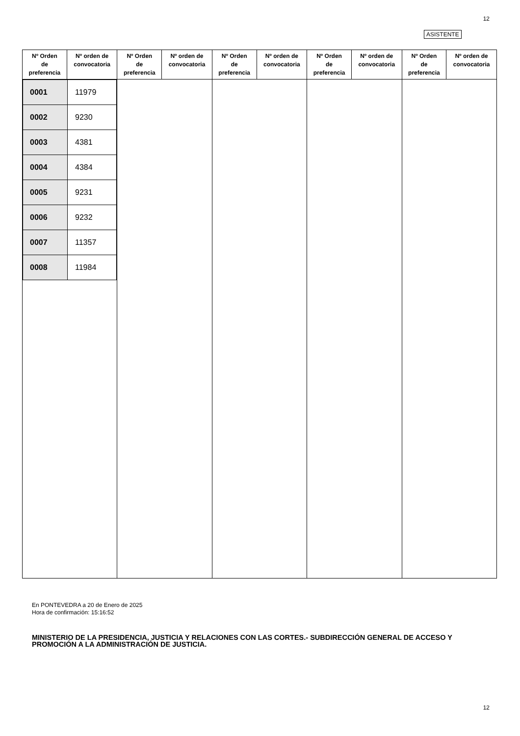12
ASISTENTE
| Nº Orden de preferencia | Nº orden de convocatoria | Nº Orden de preferencia | Nº orden de convocatoria | Nº Orden de preferencia | Nº orden de convocatoria | Nº Orden de preferencia | Nº orden de convocatoria | Nº Orden de preferencia | Nº orden de convocatoria |
| --- | --- | --- | --- | --- | --- | --- | --- | --- | --- |
| / 0001 / 11979 / / 0002 / 9230 / / 0003 / 4381 / / 0004 / 4384 / / 0005 / 9231 / / 0006 / 9232 / / 0007 / 11357 / / 0008 / 11984 / | | | | | | | | | |
En PONTEVEDRA a 20 de Enero de 2025
Hora de confirmación: 15:16:52
MINISTERIO DE LA PRESIDENCIA, JUSTICIA Y RELACIONES CON LAS CORTES.- SUBDIRECCIÓN GENERAL DE ACCESO Y PROMOCIÓN A LA ADMINISTRACIÓN DE JUSTICIA.
12